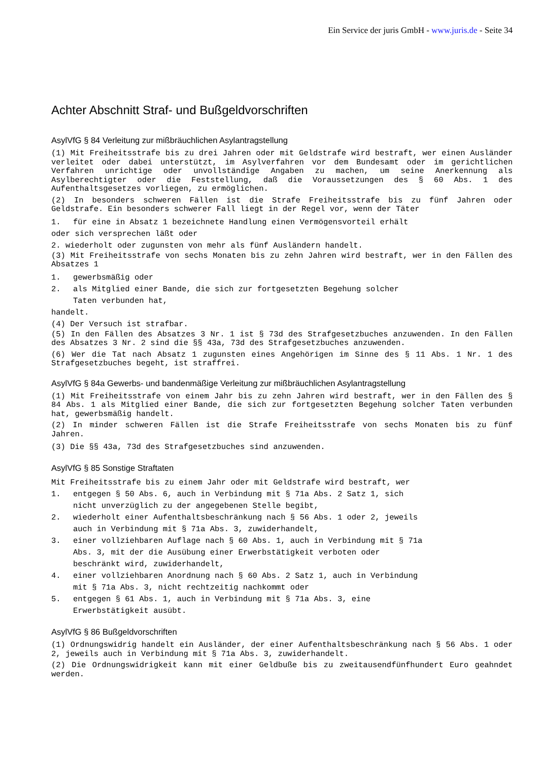Ein Service der juris GmbH - www.juris.de - Seite 34
Achter Abschnitt Straf- und Bußgeldvorschriften
AsylVfG § 84 Verleitung zur mißbräuchlichen Asylantragstellung
(1) Mit Freiheitsstrafe bis zu drei Jahren oder mit Geldstrafe wird bestraft, wer einen Ausländer verleitet oder dabei unterstützt, im Asylverfahren vor dem Bundesamt oder im gerichtlichen Verfahren unrichtige oder unvollständige Angaben zu machen, um seine Anerkennung als Asylberechtigter oder die Feststellung, daß die Voraussetzungen des § 60 Abs. 1 des Aufenthaltsgesetzes vorliegen, zu ermöglichen.
(2) In besonders schweren Fällen ist die Strafe Freiheitsstrafe bis zu fünf Jahren oder Geldstrafe. Ein besonders schwerer Fall liegt in der Regel vor, wenn der Täter
1. für eine in Absatz 1 bezeichnete Handlung einen Vermögensvorteil erhält
oder sich versprechen läßt oder
2. wiederholt oder zugunsten von mehr als fünf Ausländern handelt.
(3) Mit Freiheitsstrafe von sechs Monaten bis zu zehn Jahren wird bestraft, wer in den Fällen des Absatzes 1
1. gewerbsmäßig oder
2. als Mitglied einer Bande, die sich zur fortgesetzten Begehung solcher
Taten verbunden hat,
handelt.
(4) Der Versuch ist strafbar.
(5) In den Fällen des Absatzes 3 Nr. 1 ist § 73d des Strafgesetzbuches anzuwenden. In den Fällen des Absatzes 3 Nr. 2 sind die §§ 43a, 73d des Strafgesetzbuches anzuwenden.
(6) Wer die Tat nach Absatz 1 zugunsten eines Angehörigen im Sinne des § 11 Abs. 1 Nr. 1 des Strafgesetzbuches begeht, ist straffrei.
AsylVfG § 84a Gewerbs- und bandenmäßige Verleitung zur mißbräuchlichen Asylantragstellung
(1) Mit Freiheitsstrafe von einem Jahr bis zu zehn Jahren wird bestraft, wer in den Fällen des § 84 Abs. 1 als Mitglied einer Bande, die sich zur fortgesetzten Begehung solcher Taten verbunden hat, gewerbsmäßig handelt.
(2) In minder schweren Fällen ist die Strafe Freiheitsstrafe von sechs Monaten bis zu fünf Jahren.
(3) Die §§ 43a, 73d des Strafgesetzbuches sind anzuwenden.
AsylVfG § 85 Sonstige Straftaten
Mit Freiheitsstrafe bis zu einem Jahr oder mit Geldstrafe wird bestraft, wer
1. entgegen § 50 Abs. 6, auch in Verbindung mit § 71a Abs. 2 Satz 1, sich
nicht unverzüglich zu der angegebenen Stelle begibt,
2. wiederholt einer Aufenthaltsbeschränkung nach § 56 Abs. 1 oder 2, jeweils
auch in Verbindung mit § 71a Abs. 3, zuwiderhandelt,
3. einer vollziehbaren Auflage nach § 60 Abs. 1, auch in Verbindung mit § 71a
Abs. 3, mit der die Ausübung einer Erwerbstätigkeit verboten oder
beschränkt wird, zuwiderhandelt,
4. einer vollziehbaren Anordnung nach § 60 Abs. 2 Satz 1, auch in Verbindung
mit § 71a Abs. 3, nicht rechtzeitig nachkommt oder
5. entgegen § 61 Abs. 1, auch in Verbindung mit § 71a Abs. 3, eine
Erwerbstätigkeit ausübt.
AsylVfG § 86 Bußgeldvorschriften
(1) Ordnungswidrig handelt ein Ausländer, der einer Aufenthaltsbeschränkung nach § 56 Abs. 1 oder 2, jeweils auch in Verbindung mit § 71a Abs. 3, zuwiderhandelt.
(2) Die Ordnungswidrigkeit kann mit einer Geldbuße bis zu zweitausendfünfhundert Euro geahndet werden.